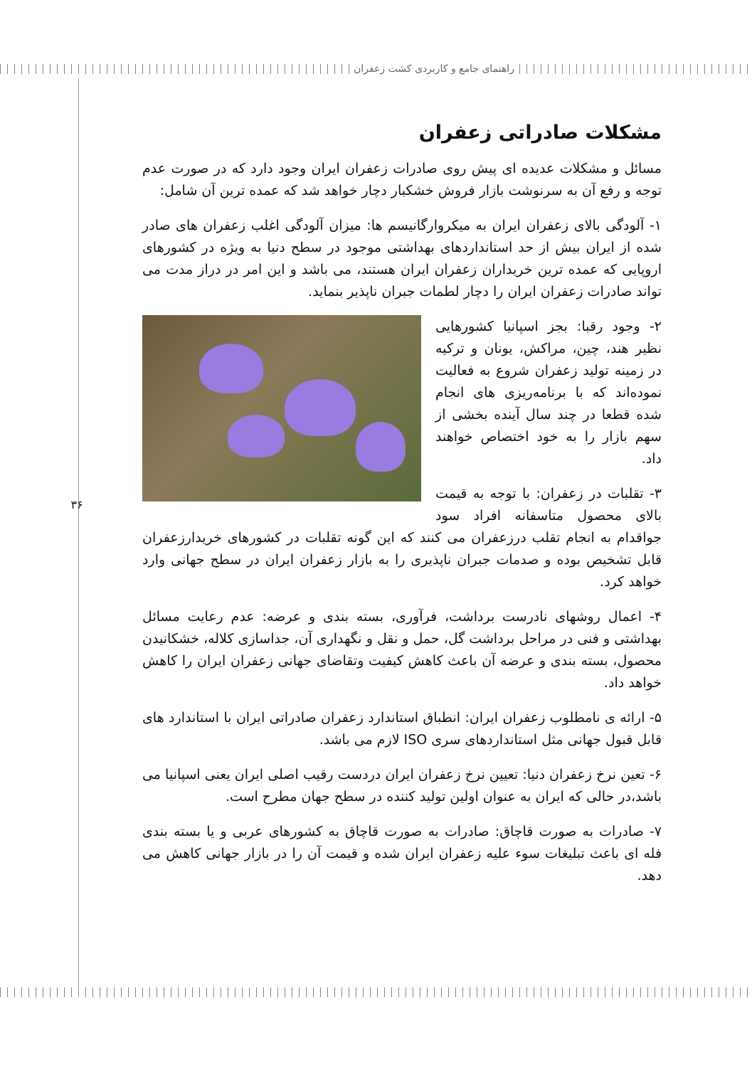راهنمای جامع و کاربردی کشت زعفران
۳۶
مشکلات صادراتی زعفران
مسائل و مشکلات عدیده ای پیش روی صادرات زعفران ایران وجود دارد که در صورت عدم توجه و رفع آن به سرنوشت بازار فروش خشکبار دچار خواهد شد که عمده ترین آن شامل:
۱- آلودگی بالای زعفران ایران به میکروارگانیسم ها: میزان آلودگی اغلب زعفران های صادر شده از ایران بیش از حد استانداردهای بهداشتی موجود در سطح دنیا به ویژه در کشورهای اروپایی که عمده ترین خریداران زعفران ایران هستند، می باشد و این امر در دراز مدت می تواند صادرات زعفران ایران را دچار لطمات جبران ناپذیر بنماید.
۲- وجود رقبا: بجز اسپانیا کشورهایی نظیر هند، چین، مراکش، یونان و ترکیه در زمینه تولید زعفران شروع به فعالیت نموده‌اند که با برنامه‌ریزی های انجام شده قطعا در چند سال آینده بخشی از سهم بازار را به خود اختصاص خواهند داد.
۳- تقلبات در زعفران: با توجه به قیمت بالای محصول متاسفانه افراد سود جواقدام به انجام تقلب درزعفران می کنند که این گونه تقلبات در کشورهای خریدارزعفران قابل تشخیص بوده و صدمات جبران ناپذیری را به بازار زعفران ایران در سطح جهانی وارد خواهد کرد.
۴- اعمال روشهای نادرست برداشت، فرآوری، بسته بندی و عرضه: عدم رعایت مسائل بهداشتی و فنی در مراحل برداشت گل، حمل و نقل و نگهداری آن، جداسازی کلاله، خشکانیدن محصول، بسته بندی و عرضه آن باعث کاهش کیفیت وتقاضای جهانی زعفران ایران را کاهش خواهد داد.
۵- ارائه ی نامطلوب زعفران ایران: انطباق استاندارد زعفران صادراتی ایران با استاندارد های قابل قبول جهانی مثل استانداردهای سری ISO لازم می باشد.
۶- تعین نرخ زعفران دنیا: تعیین نرخ زعفران ایران دردست رقیب اصلی ایران یعنی اسپانیا می باشد،در حالی که ایران به عنوان اولین تولید کننده در سطح جهان مطرح است.
۷- صادرات به صورت قاچاق: صادرات به صورت قاچاق به کشورهای عربی و یا بسته بندی فله ای باعث تبلیغات سوء علیه زعفران ایران شده و قیمت آن را در بازار جهانی کاهش می دهد.